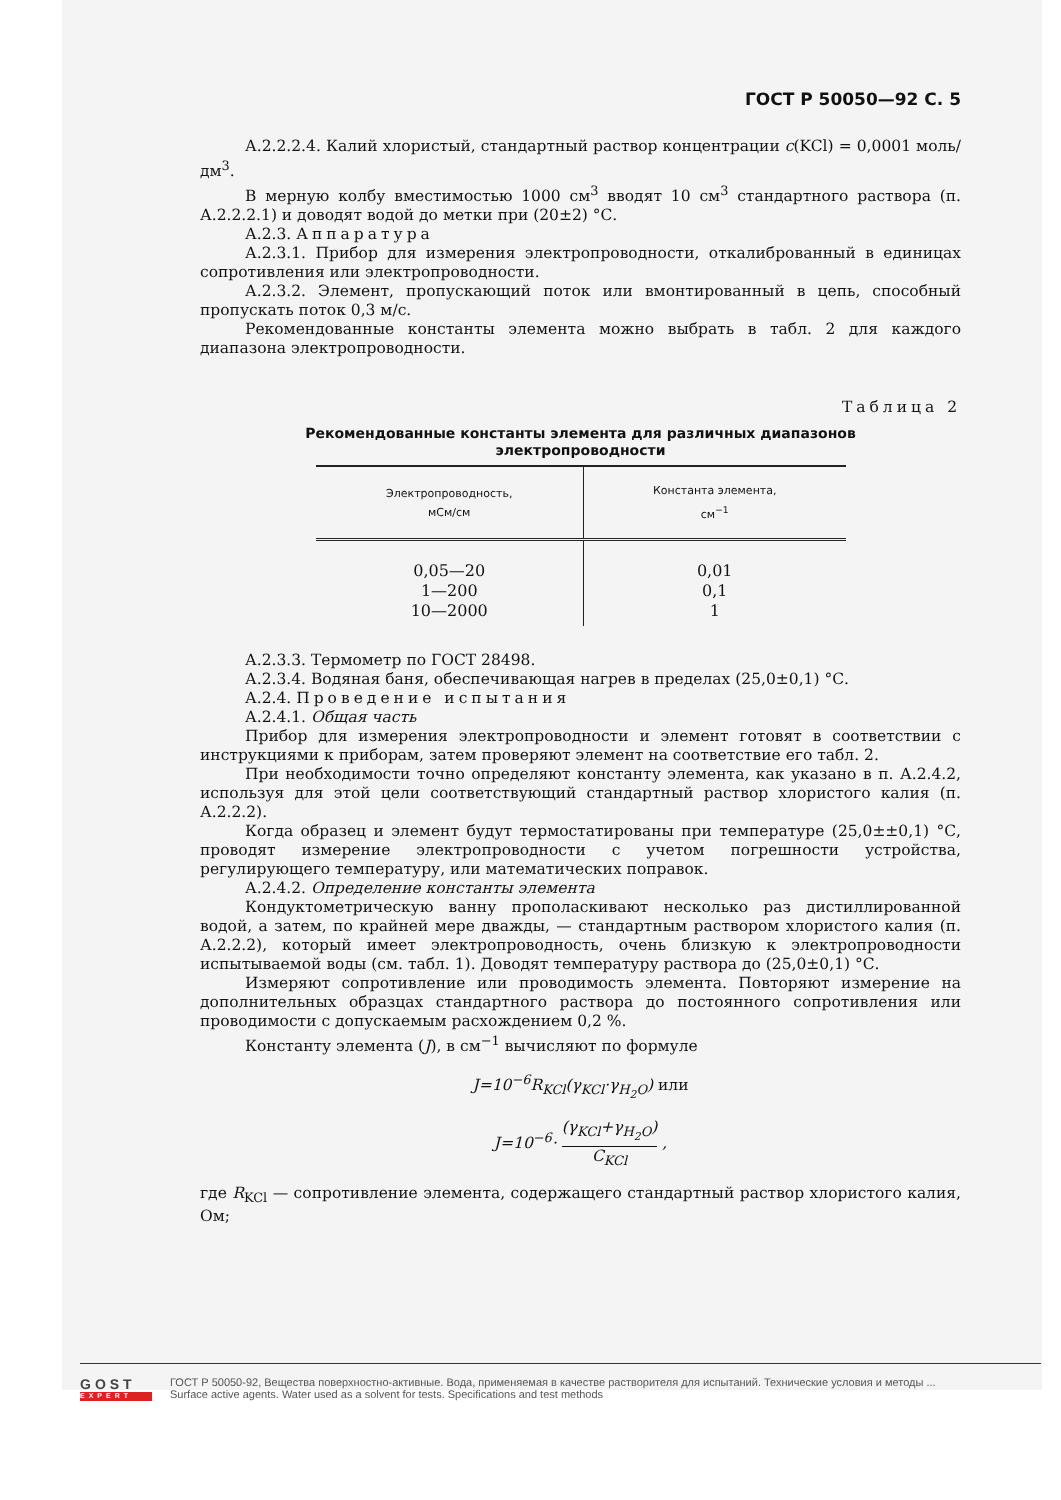ГОСТ Р 50050—92 С. 5
А.2.2.2.4. Калий хлористый, стандартный раствор концентрации c(KCl) = 0,0001 моль/дм<sup>3</sup>.
В мерную колбу вместимостью 1000 см<sup>3</sup> вводят 10 см<sup>3</sup> стандартного раствора (п. А.2.2.2.1) и доводят водой до метки при (20±2) °С.
А.2.3. Аппаратура
А.2.3.1. Прибор для измерения электропроводности, откалиброванный в единицах сопротивления или электропроводности.
А.2.3.2. Элемент, пропускающий поток или вмонтированный в цепь, способный пропускать поток 0,3 м/с.
Рекомендованные константы элемента можно выбрать в табл. 2 для каждого диапазона электропроводности.
Таблица 2
Рекомендованные константы элемента для различных диапазонов
электропроводности
| Электропроводность, мСм/см | Константа элемента, см<sup>−1</sup> |
| --- | --- |
| 0,05—20 1—200 10—2000 | 0,01 0,1 1 |
А.2.3.3. Термометр по ГОСТ 28498.
А.2.3.4. Водяная баня, обеспечивающая нагрев в пределах (25,0±0,1) °С.
А.2.4. Проведение испытания
А.2.4.1. Общая часть
Прибор для измерения электропроводности и элемент готовят в соответствии с инструкциями к приборам, затем проверяют элемент на соответствие его табл. 2.
При необходимости точно определяют константу элемента, как указано в п. А.2.4.2, используя для этой цели соответствующий стандартный раствор хлористого калия (п. А.2.2.2).
Когда образец и элемент будут термостатированы при температуре (25,0±±0,1) °С, проводят измерение электропроводности с учетом погрешности устройства, регулирующего температуру, или математических поправок.
А.2.4.2. Определение константы элемента
Кондуктометрическую ванну прополаскивают несколько раз дистиллированной водой, а затем, по крайней мере дважды, — стандартным раствором хлористого калия (п. А.2.2.2), который имеет электропроводность, очень близкую к электропроводности испытываемой воды (см. табл. 1). Доводят температуру раствора до (25,0±0,1) °С.
Измеряют сопротивление или проводимость элемента. Повторяют измерение на дополнительных образцах стандартного раствора до постоянного сопротивления или проводимости с допускаемым расхождением 0,2 %.
Константу элемента (J), в см<sup>−1</sup> вычисляют по формуле
J=10<sup>−6</sup>R<sub>KCl</sub>(γ<sub>KCl</sub>·γ<sub>H<sub>2</sub>O</sub>) или
J=10<sup>−6</sup>· (γ<sub>KCl</sub>+γ<sub>H<sub>2</sub>O</sub>) C<sub>KCl</sub> ,
где R<sub>KCl</sub> — сопротивление элемента, содержащего стандартный раствор хлористого калия, Ом;
GOST
EXPERT
ГОСТ Р 50050-92, Вещества поверхностно-активные. Вода, применяемая в качестве растворителя для испытаний. Технические условия и методы ...
Surface active agents. Water used as a solvent for tests. Specifications and test methods